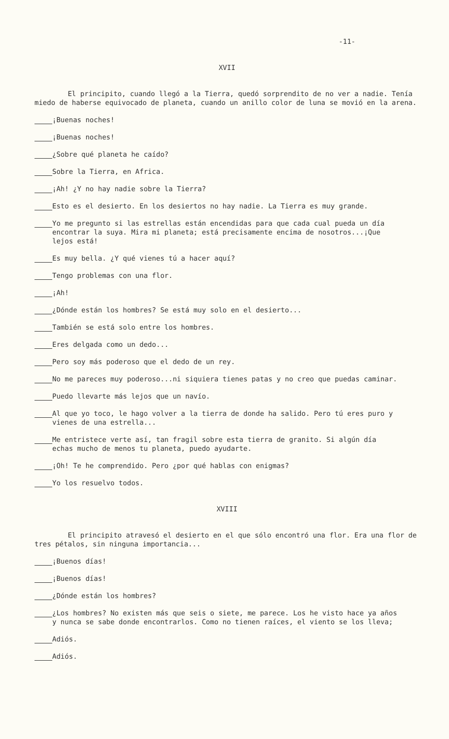-11-
XVII
El principito, cuando llegó a la Tierra, quedó sorprendito de no ver a nadie. Tenía miedo de haberse equivocado de planeta, cuando un anillo color de luna se movió en la arena.
¡Buenas noches!
¡Buenas noches!
¿Sobre qué planeta he caído?
Sobre la Tierra, en Africa.
¡Ah! ¿Y no hay nadie sobre la Tierra?
Esto es el desierto. En los desiertos no hay nadie. La Tierra es muy grande.
Yo me pregunto si las estrellas están encendidas para que cada cual pueda un día encontrar la suya. Mira mi planeta; está precisamente encima de nosotros...¡Que lejos está!
Es muy bella. ¿Y qué vienes tú a hacer aquí?
Tengo problemas con una flor.
¡Ah!
¿Dónde están los hombres? Se está muy solo en el desierto...
También se está solo entre los hombres.
Eres delgada como un dedo...
Pero soy más poderoso que el dedo de un rey.
No me pareces muy poderoso...ni siquiera tienes patas y no creo que puedas caminar.
Puedo llevarte más lejos que un navío.
Al que yo toco, le hago volver a la tierra de donde ha salido. Pero tú eres puro y vienes de una estrella...
Me entristece verte así, tan fragil sobre esta tierra de granito. Si algún día echas mucho de menos tu planeta, puedo ayudarte.
¡Oh! Te he comprendido. Pero ¿por qué hablas con enigmas?
Yo los resuelvo todos.
XVIII
El principito atravesó el desierto en el que sólo encontró una flor. Era una flor de tres pétalos, sin ninguna importancia...
¡Buenos días!
¡Buenos días!
¿Dónde están los hombres?
¿Los hombres? No existen más que seis o siete, me parece. Los he visto hace ya años y nunca se sabe donde encontrarlos. Como no tienen raíces, el viento se los lleva;
Adiós.
Adiós.